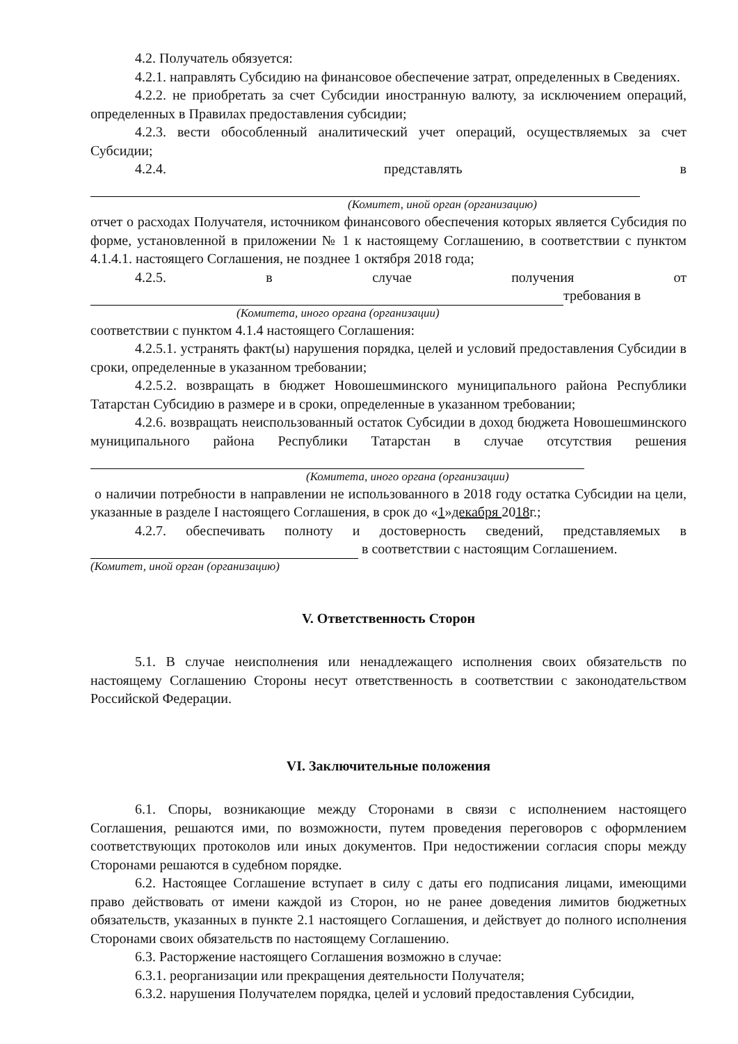4.2. Получатель обязуется:
4.2.1. направлять Субсидию на финансовое обеспечение затрат, определенных в Сведениях.
4.2.2. не приобретать за счет Субсидии иностранную валюту, за исключением операций, определенных в Правилах предоставления субсидии;
4.2.3. вести обособленный аналитический учет операций, осуществляемых за счет Субсидии;
4.2.4. представлять в
(Комитет, иной орган (организацию)
отчет о расходах Получателя, источником финансового обеспечения которых является Субсидия по форме, установленной в приложении № 1 к настоящему Соглашению, в соответствии с пунктом 4.1.4.1. настоящего Соглашения, не позднее 1 октября 2018 года;
4.2.5. в случае получения от
требования в
(Комитета, иного органа (организации)
соответствии с пунктом 4.1.4 настоящего Соглашения:
4.2.5.1. устранять факт(ы) нарушения порядка, целей и условий предоставления Субсидии в сроки, определенные в указанном требовании;
4.2.5.2. возвращать в бюджет Новошешминского муниципального района Республики Татарстан Субсидию в размере и в сроки, определенные в указанном требовании;
4.2.6. возвращать неиспользованный остаток Субсидии в доход бюджета Новошешминского муниципального района Республики Татарстан в случае отсутствия решения
(Комитета, иного органа (организации)
о наличии потребности в направлении не использованного в 2018 году остатка Субсидии на цели, указанные в разделе I настоящего Соглашения, в срок до «1»декабря 2018г.;
4.2.7. обеспечивать полноту и достоверность сведений, представляемых в в соответствии с настоящим Соглашением.
(Комитет, иной орган (организацию)
V. Ответственность Сторон
5.1. В случае неисполнения или ненадлежащего исполнения своих обязательств по настоящему Соглашению Стороны несут ответственность в соответствии с законодательством Российской Федерации.
VI. Заключительные положения
6.1. Споры, возникающие между Сторонами в связи с исполнением настоящего Соглашения, решаются ими, по возможности, путем проведения переговоров с оформлением соответствующих протоколов или иных документов. При недостижении согласия споры между Сторонами решаются в судебном порядке.
6.2. Настоящее Соглашение вступает в силу с даты его подписания лицами, имеющими право действовать от имени каждой из Сторон, но не ранее доведения лимитов бюджетных обязательств, указанных в пункте 2.1 настоящего Соглашения, и действует до полного исполнения Сторонами своих обязательств по настоящему Соглашению.
6.3. Расторжение настоящего Соглашения возможно в случае:
6.3.1. реорганизации или прекращения деятельности Получателя;
6.3.2. нарушения Получателем порядка, целей и условий предоставления Субсидии,